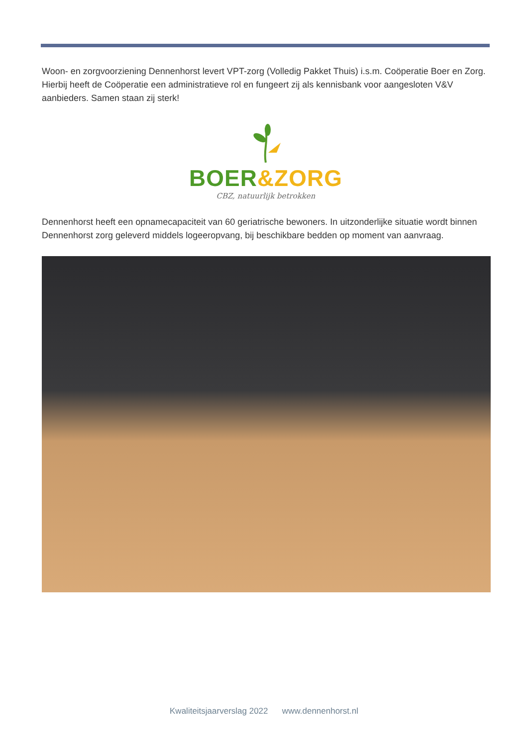Woon- en zorgvoorziening Dennenhorst levert VPT-zorg (Volledig Pakket Thuis) i.s.m. Coöperatie Boer en Zorg. Hierbij heeft de Coöperatie een administratieve rol en fungeert zij als kennisbank voor aangesloten V&V aanbieders. Samen staan zij sterk!
BOER&ZORG
CBZ, natuurlijk betrokken
Dennenhorst heeft een opnamecapaciteit van 60 geriatrische bewoners. In uitzonderlijke situatie wordt binnen Dennenhorst zorg geleverd middels logeeropvang, bij beschikbare bedden op moment van aanvraag.
Kwaliteitsjaarverslag 2022 www.dennenhorst.nl